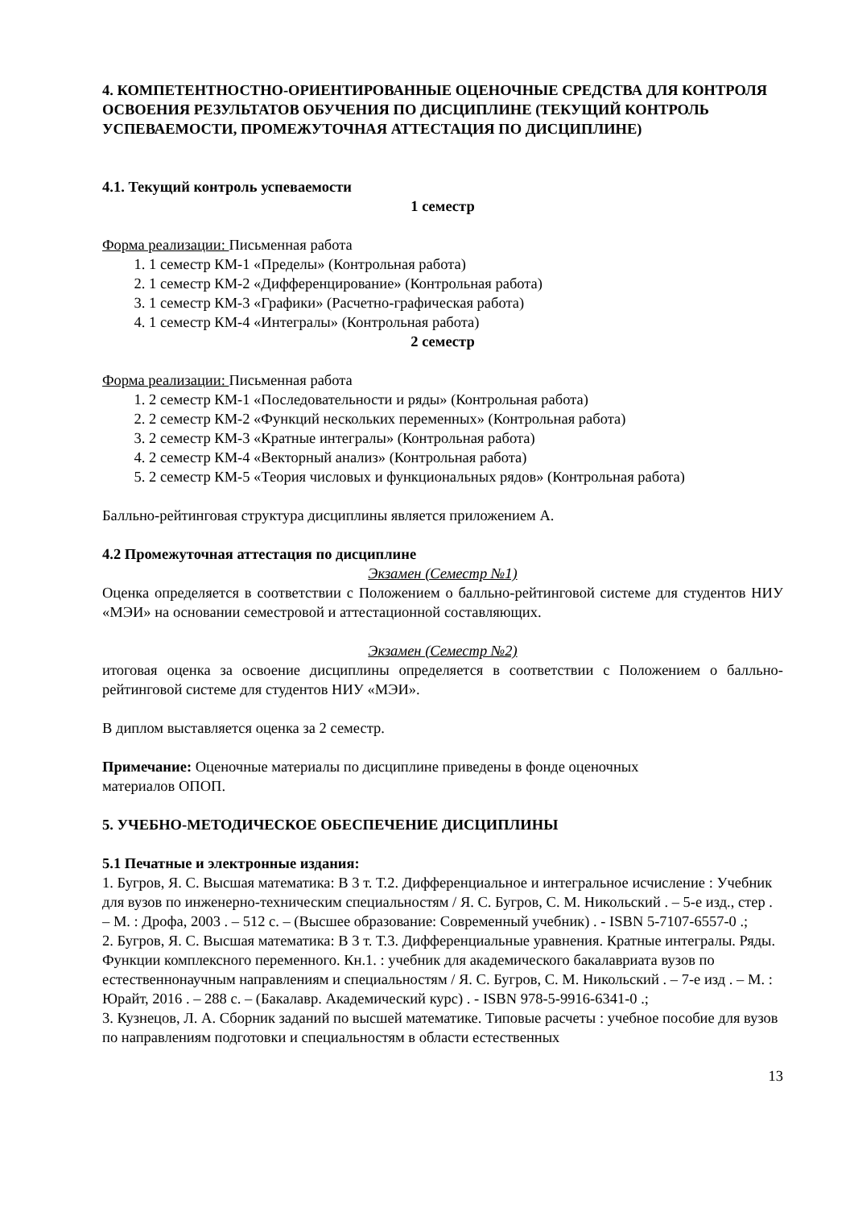4. КОМПЕТЕНТНОСТНО-ОРИЕНТИРОВАННЫЕ ОЦЕНОЧНЫЕ СРЕДСТВА ДЛЯ КОНТРОЛЯ ОСВОЕНИЯ РЕЗУЛЬТАТОВ ОБУЧЕНИЯ ПО ДИСЦИПЛИНЕ (ТЕКУЩИЙ КОНТРОЛЬ УСПЕВАЕМОСТИ, ПРОМЕЖУТОЧНАЯ АТТЕСТАЦИЯ ПО ДИСЦИПЛИНЕ)
4.1. Текущий контроль успеваемости
1 семестр
Форма реализации: Письменная работа
1. 1 семестр КМ-1 «Пределы» (Контрольная работа)
2. 1 семестр КМ-2 «Дифференцирование» (Контрольная работа)
3. 1 семестр КМ-3 «Графики» (Расчетно-графическая работа)
4. 1 семестр КМ-4 «Интегралы» (Контрольная работа)
2 семестр
Форма реализации: Письменная работа
1. 2 семестр КМ-1 «Последовательности и ряды» (Контрольная работа)
2. 2 семестр КМ-2 «Функций нескольких переменных» (Контрольная работа)
3. 2 семестр КМ-3 «Кратные интегралы» (Контрольная работа)
4. 2 семестр КМ-4 «Векторный анализ» (Контрольная работа)
5. 2 семестр КМ-5 «Теория числовых и функциональных рядов» (Контрольная работа)
Балльно-рейтинговая структура дисциплины является приложением А.
4.2 Промежуточная аттестация по дисциплине
Экзамен (Семестр №1)
Оценка определяется в соответствии с Положением о балльно-рейтинговой системе для студентов НИУ «МЭИ» на основании семестровой и аттестационной составляющих.
Экзамен (Семестр №2)
итоговая оценка за освоение дисциплины определяется в соответствии с Положением о балльно-рейтинговой системе для студентов НИУ «МЭИ».
В диплом выставляется оценка за 2 семестр.
Примечание: Оценочные материалы по дисциплине приведены в фонде оценочных
материалов ОПОП.
5. УЧЕБНО-МЕТОДИЧЕСКОЕ ОБЕСПЕЧЕНИЕ ДИСЦИПЛИНЫ
5.1 Печатные и электронные издания:
1. Бугров, Я. С. Высшая математика: В 3 т. Т.2. Дифференциальное и интегральное исчисление : Учебник для вузов по инженерно-техническим специальностям / Я. С. Бугров, С. М. Никольский . – 5-е изд., стер . – М. : Дрофа, 2003 . – 512 с. – (Высшее образование: Современный учебник) . - ISBN 5-7107-6557-0 .;
2. Бугров, Я. С. Высшая математика: В 3 т. Т.3. Дифференциальные уравнения. Кратные интегралы. Ряды. Функции комплексного переменного. Кн.1. : учебник для академического бакалавриата вузов по естественнонаучным направлениям и специальностям / Я. С. Бугров, С. М. Никольский . – 7-е изд . – М. : Юрайт, 2016 . – 288 с. – (Бакалавр. Академический курс) . - ISBN 978-5-9916-6341-0 .;
3. Кузнецов, Л. А. Сборник заданий по высшей математике. Типовые расчеты : учебное пособие для вузов по направлениям подготовки и специальностям в области естественных
13